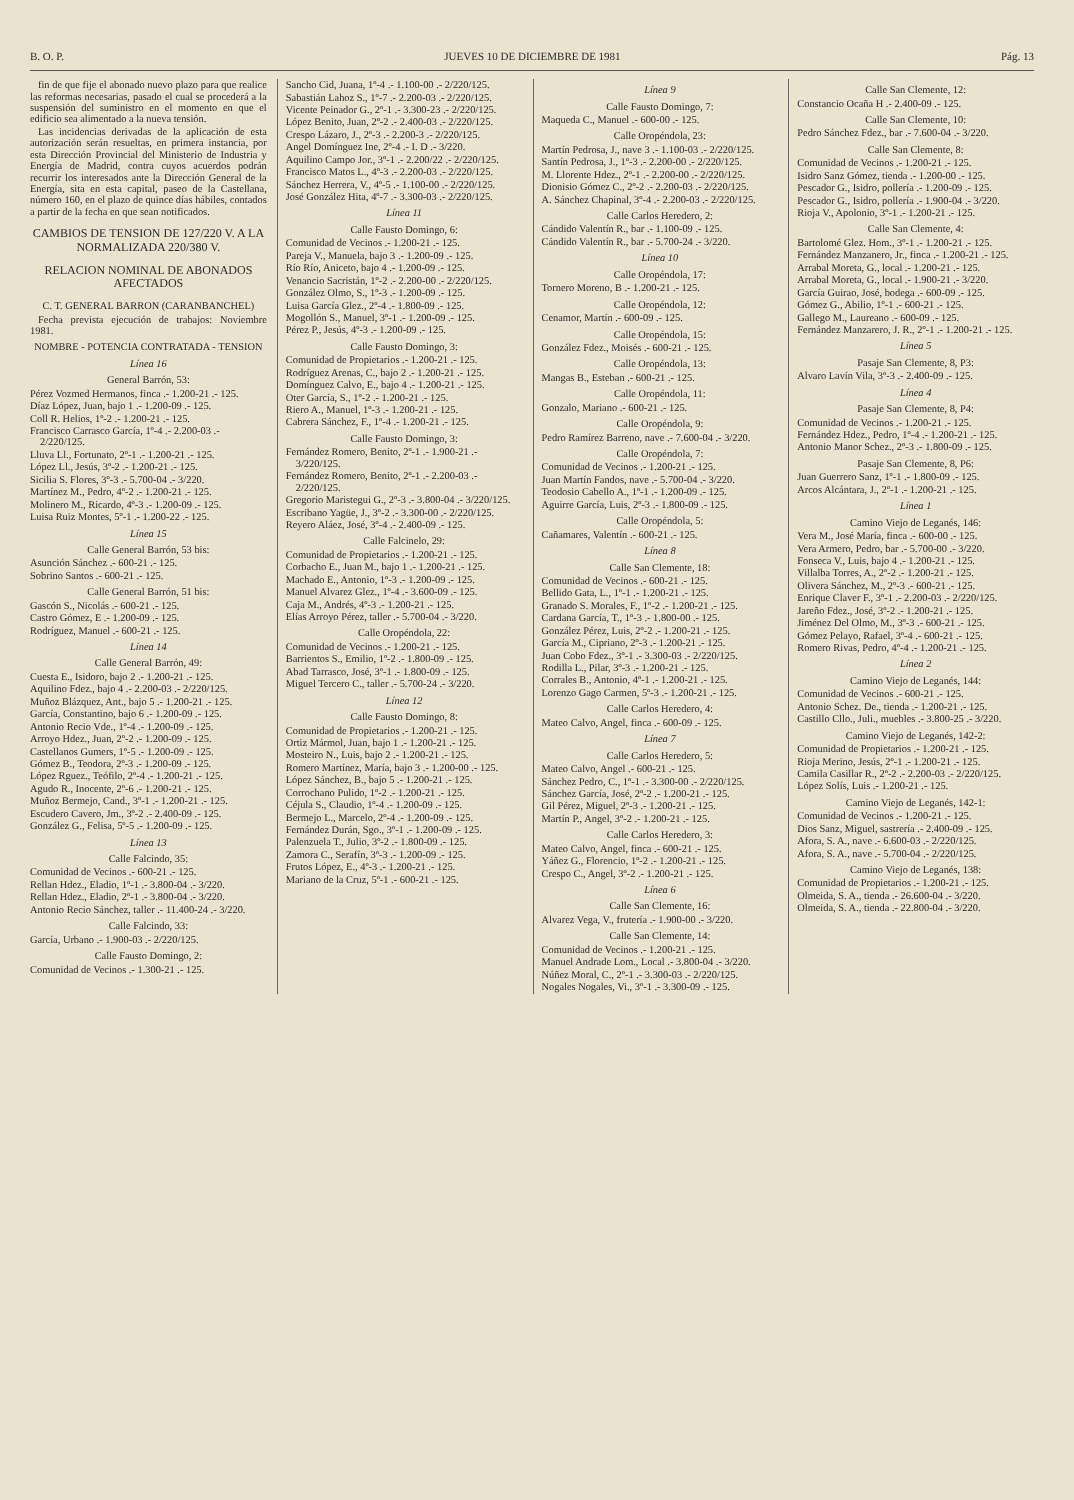B. O. P. JUEVES 10 DE DICIEMBRE DE 1981 Pág. 13
fin de que fije el abonado nuevo plazo para que realice las reformas necesarias, pasado el cual se procederá a la suspensión del suministro en el momento en que el edificio sea alimentado a la nueva tensión.
Las incidencias derivadas de la aplicación de esta autorización serán resueltas, en primera instancia, por esta Dirección Provincial del Ministerio de Industria y Energía de Madrid, contra cuyos acuerdos podrán recurrir los interesados ante la Dirección General de la Energía, sita en esta capital, paseo de la Castellana, número 160, en el plazo de quince días hábiles, contados a partir de la fecha en que sean notificados.
CAMBIOS DE TENSION DE 127/220 V. A LA NORMALIZADA 220/380 V.
RELACION NOMINAL DE ABONADOS AFECTADOS
C. T. GENERAL BARRON (CARANBANCHEL)
Fecha prevista ejecución de trabajos: Noviembre 1981.
NOMBRE - POTENCIA CONTRATADA - TENSION
Línea 16
General Barrón, 53:
Pérez Vozmed Hermanos, finca .- 1.200-21 .- 125.
Díaz López, Juan, bajo 1 .- 1.200-09 .- 125.
Coll R. Helios, 1º-2 .- 1.200-21 .- 125.
Francisco Carrasco García, 1º-4 .- 2.200-03 .- 2/220/125.
Lluva Ll., Fortunato, 2º-1 .- 1.200-21 .- 125.
López Ll., Jesús, 3º-2 .- 1.200-21 .- 125.
Sicilia S. Flores, 3º-3 .- 5.700-04 .- 3/220.
Martínez M., Pedro, 4º-2 .- 1.200-21 .- 125.
Molinero M., Ricardo, 4º-3 .- 1.200-09 .- 125.
Luisa Ruiz Montes, 5º-1 .- 1.200-22 .- 125.
Línea 15
Calle General Barrón, 53 bis:
Asunción Sánchez .- 600-21 .- 125.
Sobrino Santos .- 600-21 .- 125.
Calle General Barrón, 51 bis:
Gascón S., Nicolás .- 600-21 .- 125.
Castro Gómez, E .- 1.200-09 .- 125.
Rodríguez, Manuel .- 600-21 .- 125.
Línea 14
Calle General Barrón, 49:
Cuesta E., Isidoro, bajo 2 .- 1.200-21 .- 125.
Aquilino Fdez., bajo 4 .- 2.200-03 .- 2/220/125.
Muñoz Blázquez, Ant., bajo 5 .- 1.200-21 .- 125.
García, Constantino, bajo 6 .- 1.200-09 .- 125.
Antonio Recio Vde., 1º-4 .- 1.200-09 .- 125.
Arroyo Hdez., Juan, 2º-2 .- 1.200-09 .- 125.
Castellanos Gumers, 1º-5 .- 1.200-09 .- 125.
Gómez B., Teodora, 2º-3 .- 1.200-09 .- 125.
López Rguez., Teófilo, 2º-4 .- 1.200-21 .- 125.
Agudo R., Inocente, 2º-6 .- 1.200-21 .- 125.
Muñoz Bermejo, Cand., 3º-1 .- 1.200-21 .- 125.
Escudero Cavero, Jm., 3º-2 .- 2.400-09 .- 125.
González G., Felisa, 5º-5 .- 1.200-09 .- 125.
Línea 13
Calle Falcindo, 35:
Comunidad de Vecinos .- 600-21 .- 125.
Rellan Hdez., Eladio, 1º-1 .- 3.800-04 .- 3/220.
Rellan Hdez., Eladio, 2º-1 .- 3.800-04 .- 3/220.
Antonio Recio Sánchez, taller .- 11.400-24 .- 3/220.
Calle Falcindo, 33:
García, Urbano .- 1.900-03 .- 2/220/125.
Calle Fausto Domingo, 2:
Comunidad de Vecinos .- 1.300-21 .- 125.
Sancho Cid, Juana, 1º-4 .- 1.100-00 .- 2/220/125.
Sabastián Lahoz S., 1º-7 .- 2.200-03 .- 2/220/125.
Vicente Peinador G., 2º-1 .- 3.300-23 .- 2/220/125.
López Benito, Juan, 2º-2 .- 2.400-03 .- 2/220/125.
Crespo Lázaro, J., 2º-3 .- 2.200-3 .- 2/220/125.
Angel Domínguez Ine, 2º-4 .- I. D .- 3/220.
Aquilino Campo Jor., 3º-1 .- 2.200/22 .- 2/220/125.
Francisco Matos L., 4º-3 .- 2.200-03 .- 2/220/125.
Sánchez Herrera, V., 4º-5 .- 1.100-00 .- 2/220/125.
José González Hita, 4º-7 .- 3.300-03 .- 2/220/125.
Línea 11
Calle Fausto Domingo, 6:
Comunidad de Vecinos .- 1.200-21 .- 125.
Pareja V., Manuela, bajo 3 .- 1.200-09 .- 125.
Río Río, Aniceto, bajo 4 .- 1.200-09 .- 125.
Venancio Sacristán, 1º-2 .- 2.200-00 .- 2/220/125.
González Olmo, S., 1º-3 .- 1.200-09 .- 125.
Luisa García Glez., 2º-4 .- 1.800-09 .- 125.
Mogollón S., Manuel, 3º-1 .- 1.200-09 .- 125.
Pérez P., Jesús, 4º-3 .- 1.200-09 .- 125.
Calle Fausto Domingo, 3:
Comunidad de Propietarios .- 1.200-21 .- 125.
Rodríguez Arenas, C., bajo 2 .- 1.200-21 .- 125.
Domínguez Calvo, E., bajo 4 .- 1.200-21 .- 125.
Oter García, S., 1º-2 .- 1.200-21 .- 125.
Riero A., Manuel, 1º-3 .- 1.200-21 .- 125.
Cabrera Sánchez, F., 1º-4 .- 1.200-21 .- 125.
Calle Fausto Domingo, 3:
Fernández Romero, Benito, 2º-1 .- 1.900-21 .- 3/220/125.
Fernández Romero, Benito, 2º-1 .- 2.200-03 .- 2/220/125.
Gregorio Maristegui G., 2º-3 .- 3.800-04 .- 3/220/125.
Escribano Yagüe, J., 3º-2 .- 3.300-00 .- 2/220/125.
Reyero Aláez, José, 3º-4 .- 2.400-09 .- 125.
Calle Falcinelo, 29:
Comunidad de Propietarios .- 1.200-21 .- 125.
Corbacho E., Juan M., bajo 1 .- 1.200-21 .- 125.
Machado E., Antonio, 1º-3 .- 1.200-09 .- 125.
Manuel Alvarez Glez., 1º-4 .- 3.600-09 .- 125.
Caja M., Andrés, 4º-3 .- 1.200-21 .- 125.
Elías Arroyo Pérez, taller .- 5.700-04 .- 3/220.
Calle Oropéndola, 22:
Comunidad de Vecinos .- 1.200-21 .- 125.
Barrientos S., Emilio, 1º-2 .- 1.800-09 .- 125.
Abad Tarrasco, José, 3º-1 .- 1.800-09 .- 125.
Miguel Tercero C., taller .- 5.700-24 .- 3/220.
Línea 12
Calle Fausto Domingo, 8:
Comunidad de Propietarios .- 1.200-21 .- 125.
Ortiz Mármol, Juan, bajo 1 .- 1.200-21 .- 125.
Mosteiro N., Luis, bajo 2 .- 1.200-21 .- 125.
Romero Martínez, María, bajo 3 .- 1.200-00 .- 125.
López Sánchez, B., bajo 5 .- 1.200-21 .- 125.
Corrochano Pulido, 1º-2 .- 1.200-21 .- 125.
Céjula S., Claudio, 1º-4 .- 1.200-09 .- 125.
Bermejo L., Marcelo, 2º-4 .- 1.200-09 .- 125.
Fernández Durán, Sgo., 3º-1 .- 1.200-09 .- 125.
Palenzuela T., Julio, 3º-2 .- 1.800-09 .- 125.
Zamora C., Serafín, 3º-3 .- 1.200-09 .- 125.
Frutos López, E., 4º-3 .- 1.200-21 .- 125.
Mariano de la Cruz, 5º-1 .- 600-21 .- 125.
Línea 9
Calle Fausto Domingo, 7:
Maqueda C., Manuel .- 600-00 .- 125.
Calle Oropéndola, 23:
Martín Pedrosa, J., nave 3 .- 1.100-03 .- 2/220/125.
Santín Pedrosa, J., 1º-3 .- 2.200-00 .- 2/220/125.
M. Llorente Hdez., 2º-1 .- 2.200-00 .- 2/220/125.
Dionisio Gómez C., 2º-2 .- 2.200-03 .- 2/220/125.
A. Sánchez Chapinal, 3º-4 .- 2.200-03 .- 2/220/125.
Calle Carlos Heredero, 2:
Cándido Valentín R., bar .- 1.100-09 .- 125.
Cándido Valentín R., bar .- 5.700-24 .- 3/220.
Línea 10
Calle Oropéndola, 17:
Tornero Moreno, B .- 1.200-21 .- 125.
Calle Oropéndola, 12:
Cenamor, Martín .- 600-09 .- 125.
Calle Oropéndola, 15:
González Fdez., Moisés .- 600-21 .- 125.
Calle Oropéndola, 13:
Mangas B., Esteban .- 600-21 .- 125.
Calle Oropéndola, 11:
Gonzalo, Mariano .- 600-21 .- 125.
Calle Oropéndola, 9:
Pedro Ramírez Barreno, nave .- 7.600-04 .- 3/220.
Calle Oropéndola, 7:
Comunidad de Vecinos .- 1.200-21 .- 125.
Juan Martín Fandos, nave .- 5.700-04 .- 3/220.
Teodosio Cabello A., 1º-1 .- 1.200-09 .- 125.
Aguirre García, Luis, 2º-3 .- 1.800-09 .- 125.
Calle Oropéndola, 5:
Cañamares, Valentín .- 600-21 .- 125.
Línea 8
Calle San Clemente, 18:
Comunidad de Vecinos .- 600-21 .- 125.
Bellido Gata, L., 1º-1 .- 1.200-21 .- 125.
Granado S. Morales, F., 1º-2 .- 1.200-21 .- 125.
Cardana García, T., 1º-3 .- 1.800-00 .- 125.
González Pérez, Luis, 2º-2 .- 1.200-21 .- 125.
García M., Cipriano, 2º-3 .- 1.200-21 .- 125.
Juan Cobo Fdez., 3º-1 .- 3.300-03 .- 2/220/125.
Rodilla L., Pilar, 3º-3 .- 1.200-21 .- 125.
Corrales B., Antonio, 4º-1 .- 1.200-21 .- 125.
Lorenzo Gago Carmen, 5º-3 .- 1.200-21 .- 125.
Calle Carlos Heredero, 4:
Mateo Calvo, Angel, finca .- 600-09 .- 125.
Línea 7
Calle Carlos Heredero, 5:
Mateo Calvo, Angel .- 600-21 .- 125.
Sánchez Pedro, C., 1º-1 .- 3.300-00 .- 2/220/125.
Sánchez García, José, 2º-2 .- 1.200-21 .- 125.
Gil Pérez, Miguel, 2º-3 .- 1.200-21 .- 125.
Martín P., Angel, 3º-2 .- 1.200-21 .- 125.
Calle Carlos Heredero, 3:
Mateo Calvo, Angel, finca .- 600-21 .- 125.
Yáñez G., Florencio, 1º-2 .- 1.200-21 .- 125.
Crespo C., Angel, 3º-2 .- 1.200-21 .- 125.
Línea 6
Calle San Clemente, 16:
Alvarez Vega, V., frutería .- 1.900-00 .- 3/220.
Calle San Clemente, 14:
Comunidad de Vecinos .- 1.200-21 .- 125.
Manuel Andrade Lom., Local .- 3.800-04 .- 3/220.
Núñez Moral, C., 2º-1 .- 3.300-03 .- 2/220/125.
Nogales Nogales, Vi., 3º-1 .- 3.300-09 .- 125.
Calle San Clemente, 12:
Constancio Ocaña H .- 2.400-09 .- 125.
Calle San Clemente, 10:
Pedro Sánchez Fdez., bar .- 7.600-04 .- 3/220.
Calle San Clemente, 8:
Comunidad de Vecinos .- 1.200-21 .- 125.
Isidro Sanz Gómez, tienda .- 1.200-00 .- 125.
Pescador G., Isidro, pollería .- 1.200-09 .- 125.
Pescador G., Isidro, pollería .- 1.900-04 .- 3/220.
Rioja V., Apolonio, 3º-1 .- 1.200-21 .- 125.
Calle San Clemente, 4:
Bartolomé Glez. Hom., 3º-1 .- 1.200-21 .- 125.
Fernández Manzanero, Jr., finca .- 1.200-21 .- 125.
Arrabal Moreta, G., local .- 1.200-21 .- 125.
Arrabal Moreta, G., local .- 1.900-21 .- 3/220.
García Guirao, José, bodega .- 600-09 .- 125.
Gómez G., Abilio, 1º-1 .- 600-21 .- 125.
Gallego M., Laureano .- 600-09 .- 125.
Fernández Manzarero, J. R., 2º-1 .- 1.200-21 .- 125.
Línea 5
Pasaje San Clemente, 8, P3:
Alvaro Lavín Vila, 3º-3 .- 2.400-09 .- 125.
Línea 4
Pasaje San Clemente, 8, P4:
Comunidad de Vecinos .- 1.200-21 .- 125.
Fernández Hdez., Pedro, 1º-4 .- 1.200-21 .- 125.
Antonio Manor Schez., 2º-3 .- 1.800-09 .- 125.
Pasaje San Clemente, 8, P6:
Juan Guerrero Sanz, 1º-1 .- 1.800-09 .- 125.
Arcos Alcántara, J., 2º-1 .- 1.200-21 .- 125.
Línea 1
Camino Viejo de Leganés, 146:
Vera M., José María, finca .- 600-00 .- 125.
Vera Armero, Pedro, bar .- 5.700-00 .- 3/220.
Fonseca V., Luis, bajo 4 .- 1.200-21 .- 125.
Villalba Torres, A., 2º-2 .- 1.200-21 .- 125.
Olivera Sánchez, M., 2º-3 .- 600-21 .- 125.
Enrique Claver F., 3º-1 .- 2.200-03 .- 2/220/125.
Jareño Fdez., José, 3º-2 .- 1.200-21 .- 125.
Jiménez Del Olmo, M., 3º-3 .- 600-21 .- 125.
Gómez Pelayo, Rafael, 3º-4 .- 600-21 .- 125.
Romero Rivas, Pedro, 4º-4 .- 1.200-21 .- 125.
Línea 2
Camino Viejo de Leganés, 144:
Comunidad de Vecinos .- 600-21 .- 125.
Antonio Schez. De., tienda .- 1.200-21 .- 125.
Castillo Cllo., Juli., muebles .- 3.800-25 .- 3/220.
Camino Viejo de Leganés, 142-2:
Comunidad de Propietarios .- 1.200-21 .- 125.
Rioja Merino, Jesús, 2º-1 .- 1.200-21 .- 125.
Camila Casillar R., 2º-2 .- 2.200-03 .- 2/220/125.
López Solís, Luis .- 1.200-21 .- 125.
Camino Viejo de Leganés, 142-1:
Comunidad de Vecinos .- 1.200-21 .- 125.
Dios Sanz, Miguel, sastrería .- 2.400-09 .- 125.
Afora, S. A., nave .- 6.600-03 .- 2/220/125.
Afora, S. A., nave .- 5.700-04 .- 2/220/125.
Camino Viejo de Leganés, 138:
Comunidad de Propietarios .- 1.200-21 .- 125.
Olmeida, S. A., tienda .- 26.600-04 .- 3/220.
Olmeida, S. A., tienda .- 22.800-04 .- 3/220.